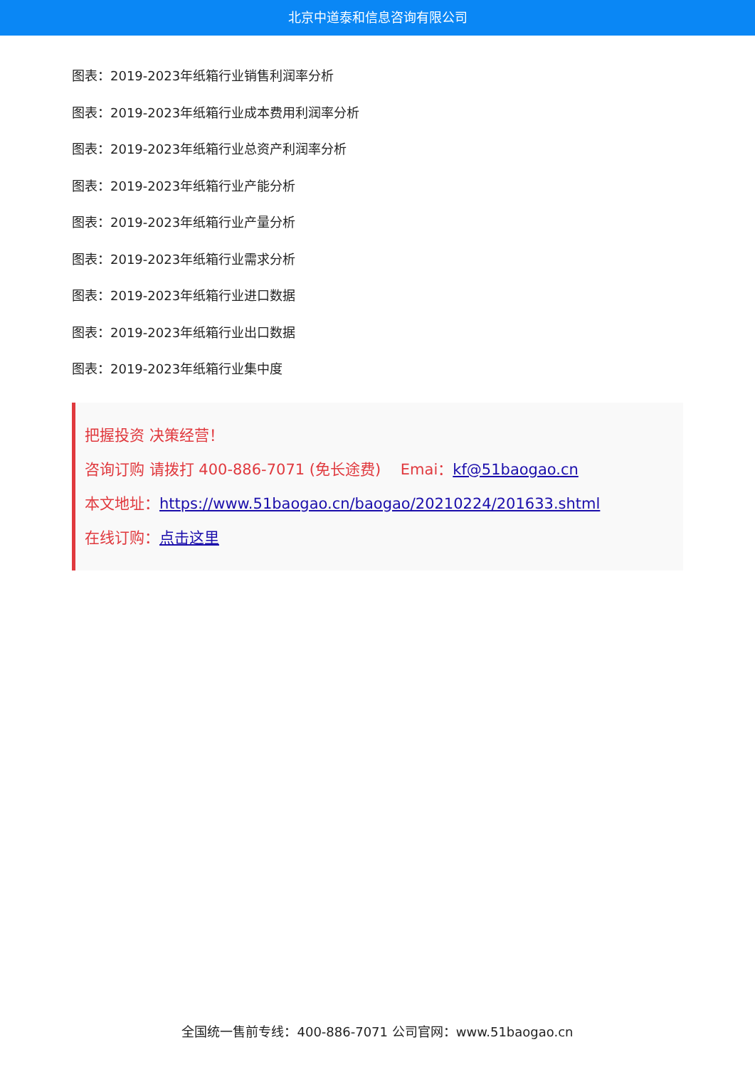北京中道泰和信息咨询有限公司
图表：2019-2023年纸箱行业销售利润率分析
图表：2019-2023年纸箱行业成本费用利润率分析
图表：2019-2023年纸箱行业总资产利润率分析
图表：2019-2023年纸箱行业产能分析
图表：2019-2023年纸箱行业产量分析
图表：2019-2023年纸箱行业需求分析
图表：2019-2023年纸箱行业进口数据
图表：2019-2023年纸箱行业出口数据
图表：2019-2023年纸箱行业集中度
把握投资 决策经营！
咨询订购 请拨打 400-886-7071 (免长途费)　 Emai：kf@51baogao.cn
本文地址：https://www.51baogao.cn/baogao/20210224/201633.shtml
在线订购：点击这里
全国统一售前专线：400-886-7071 公司官网：www.51baogao.cn